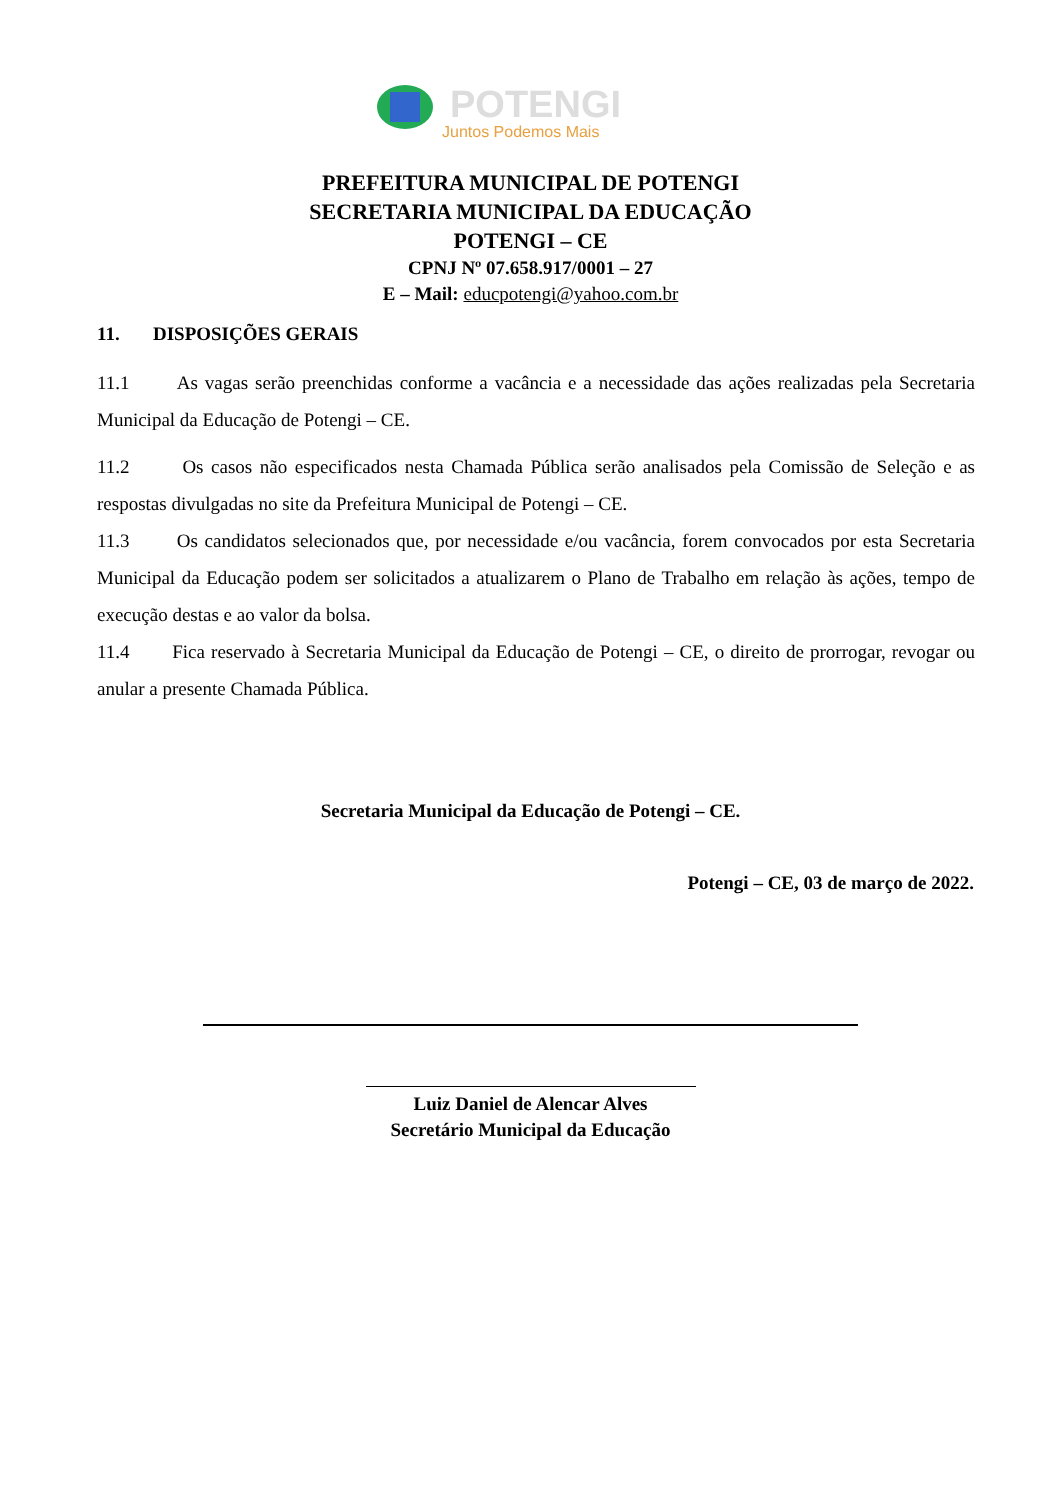POTENGI
Juntos Podemos Mais
PREFEITURA MUNICIPAL DE POTENGI
SECRETARIA MUNICIPAL DA EDUCAÇÃO
POTENGI – CE
CPNJ Nº 07.658.917/0001 – 27
E – Mail: educpotengi@yahoo.com.br
11. DISPOSIÇÕES GERAIS
11.1 As vagas serão preenchidas conforme a vacância e a necessidade das ações realizadas pela Secretaria Municipal da Educação de Potengi – CE.
11.2 Os casos não especificados nesta Chamada Pública serão analisados pela Comissão de Seleção e as respostas divulgadas no site da Prefeitura Municipal de Potengi – CE.
11.3 Os candidatos selecionados que, por necessidade e/ou vacância, forem convocados por esta Secretaria Municipal da Educação podem ser solicitados a atualizarem o Plano de Trabalho em relação às ações, tempo de execução destas e ao valor da bolsa.
11.4 Fica reservado à Secretaria Municipal da Educação de Potengi – CE, o direito de prorrogar, revogar ou anular a presente Chamada Pública.
Secretaria Municipal da Educação de Potengi – CE.
Potengi – CE, 03 de março de 2022.
Luiz Daniel de Alencar Alves
Secretário Municipal da Educação